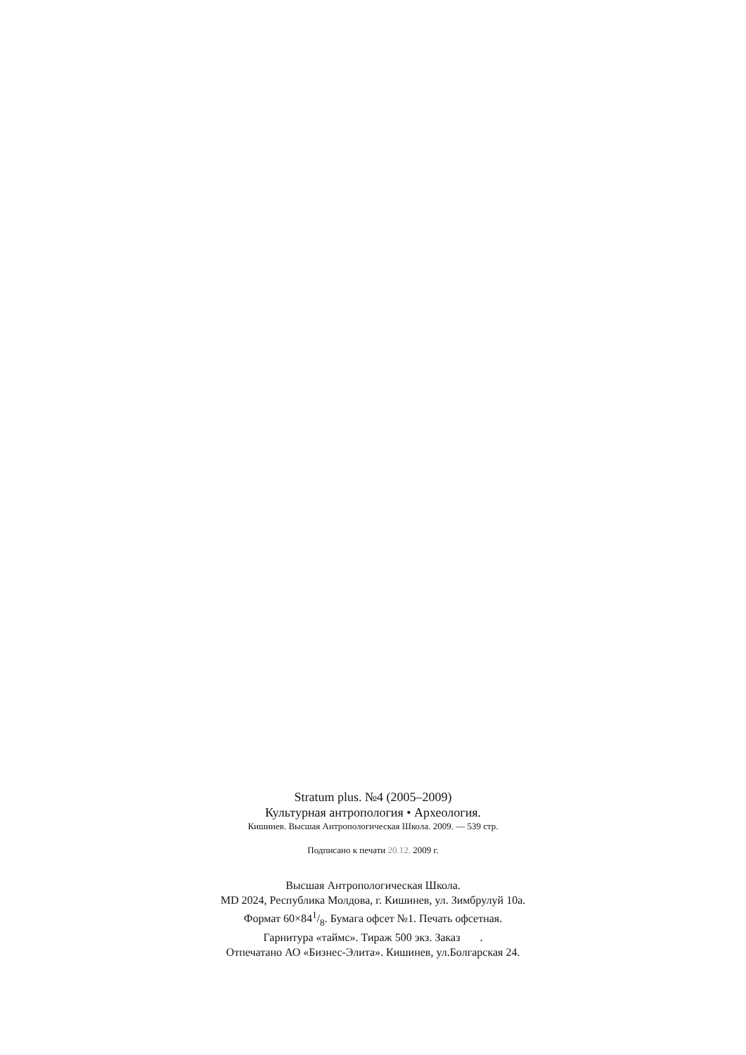Stratum plus. №4 (2005–2009)
Культурная антропология • Археология.
Кишинев. Высшая Антропологическая Школа. 2009. — 539 стр.
Подписано к печати 20.12. 2009 г.
Высшая Антропологическая Школа.
MD 2024, Республика Молдова, г. Кишинев, ул. Зимбрулуй 10а.
Формат 60×841/8. Бумага офсет №1. Печать офсетная.
Гарнитура «таймс». Тираж 500 экз. Заказ .
Отпечатано АО «Бизнес-Элита». Кишинев, ул.Болгарская 24.